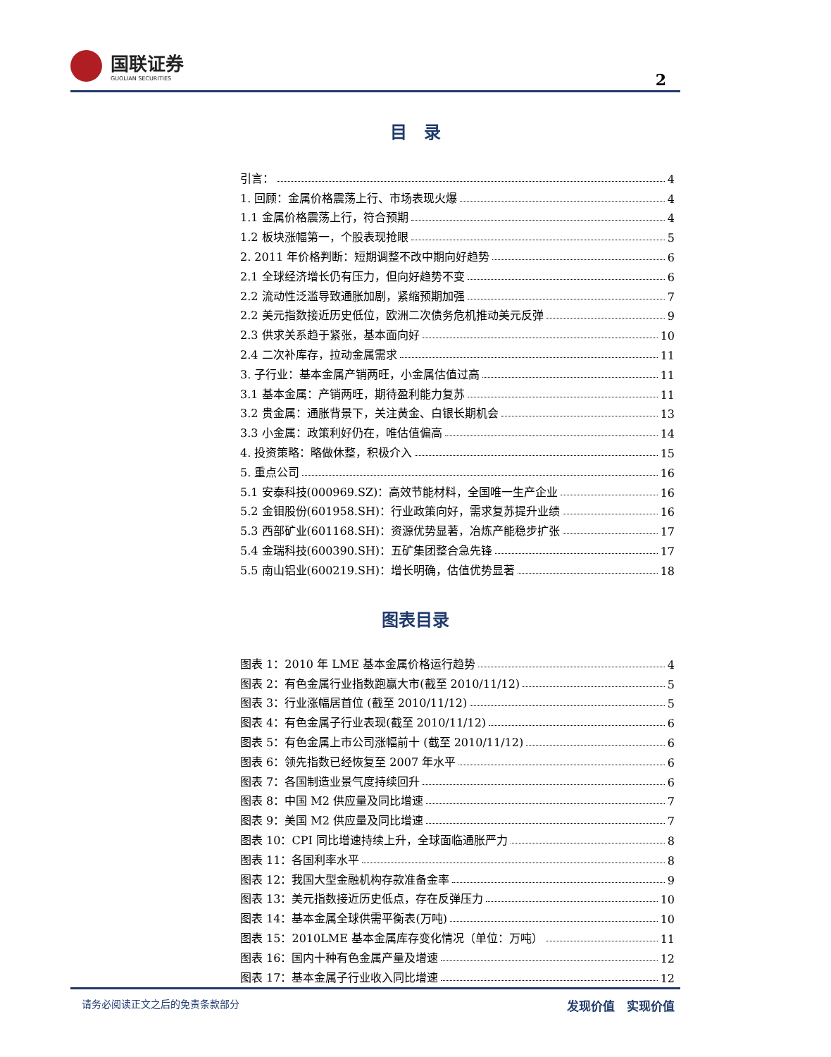国联证券
GUOLIAN SECURITIES
2
目　录
引言： 4
1. 回顾：金属价格震荡上行、市场表现火爆 4
1.1 金属价格震荡上行，符合预期 4
1.2 板块涨幅第一，个股表现抢眼 5
2. 2011 年价格判断：短期调整不改中期向好趋势 6
2.1 全球经济增长仍有压力，但向好趋势不变 6
2.2 流动性泛滥导致通胀加剧，紧缩预期加强 7
2.2 美元指数接近历史低位，欧洲二次债务危机推动美元反弹 9
2.3 供求关系趋于紧张，基本面向好 10
2.4 二次补库存，拉动金属需求 11
3. 子行业：基本金属产销两旺，小金属估值过高 11
3.1 基本金属：产销两旺，期待盈利能力复苏 11
3.2 贵金属：通胀背景下，关注黄金、白银长期机会 13
3.3 小金属：政策利好仍在，唯估值偏高 14
4. 投资策略：略做休整，积极介入 15
5. 重点公司 16
5.1 安泰科技(000969.SZ)：高效节能材料，全国唯一生产企业 16
5.2 金钼股份(601958.SH)：行业政策向好，需求复苏提升业绩 16
5.3 西部矿业(601168.SH)：资源优势显著，冶炼产能稳步扩张 17
5.4 金瑞科技(600390.SH)：五矿集团整合急先锋 17
5.5 南山铝业(600219.SH)：增长明确，估值优势显著 18
图表目录
图表 1：2010 年 LME 基本金属价格运行趋势 4
图表 2：有色金属行业指数跑赢大市(截至 2010/11/12) 5
图表 3：行业涨幅居首位 (截至 2010/11/12) 5
图表 4：有色金属子行业表现(截至 2010/11/12) 6
图表 5：有色金属上市公司涨幅前十 (截至 2010/11/12) 6
图表 6：领先指数已经恢复至 2007 年水平 6
图表 7：各国制造业景气度持续回升 6
图表 8：中国 M2 供应量及同比增速 7
图表 9：美国 M2 供应量及同比增速 7
图表 10：CPI 同比增速持续上升，全球面临通胀严力 8
图表 11：各国利率水平 8
图表 12：我国大型金融机构存款准备金率 9
图表 13：美元指数接近历史低点，存在反弹压力 10
图表 14：基本金属全球供需平衡表(万吨) 10
图表 15：2010LME 基本金属库存变化情况（单位：万吨） 11
图表 16：国内十种有色金属产量及增速 12
图表 17：基本金属子行业收入同比增速 12
请务必阅读正文之后的免责条款部分 发现价值　实现价值